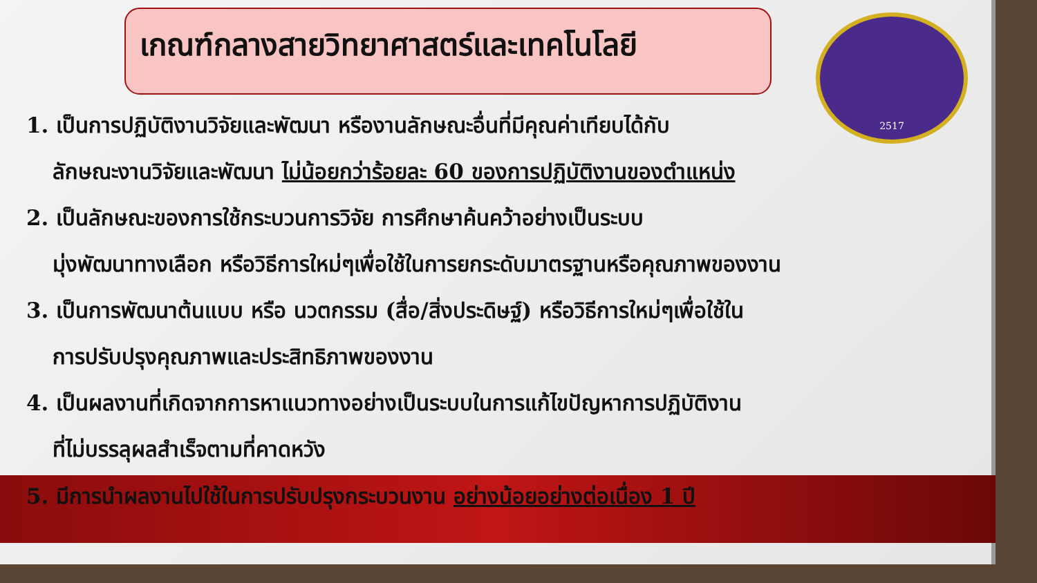เกณฑ์กลางสายวิทยาศาสตร์และเทคโนโลยี
2517
1. เป็นการปฏิบัติงานวิจัยและพัฒนา หรืองานลักษณะอื่นที่มีคุณค่าเทียบได้กับ
ลักษณะงานวิจัยและพัฒนา ไม่น้อยกว่าร้อยละ 60 ของการปฏิบัติงานของตำแหน่ง
2. เป็นลักษณะของการใช้กระบวนการวิจัย การศึกษาค้นคว้าอย่างเป็นระบบ
มุ่งพัฒนาทางเลือก หรือวิธีการใหม่ๆเพื่อใช้ในการยกระดับมาตรฐานหรือคุณภาพของงาน
3. เป็นการพัฒนาต้นแบบ หรือ นวตกรรม (สื่อ/สิ่งประดิษฐ์) หรือวิธีการใหม่ๆเพื่อใช้ใน
การปรับปรุงคุณภาพและประสิทธิภาพของงาน
4. เป็นผลงานที่เกิดจากการหาแนวทางอย่างเป็นระบบในการแก้ไขปัญหาการปฏิบัติงาน
ที่ไม่บรรลุผลสำเร็จตามที่คาดหวัง
5. มีการนำผลงานไปใช้ในการปรับปรุงกระบวนงาน อย่างน้อยอย่างต่อเนื่อง 1 ปี